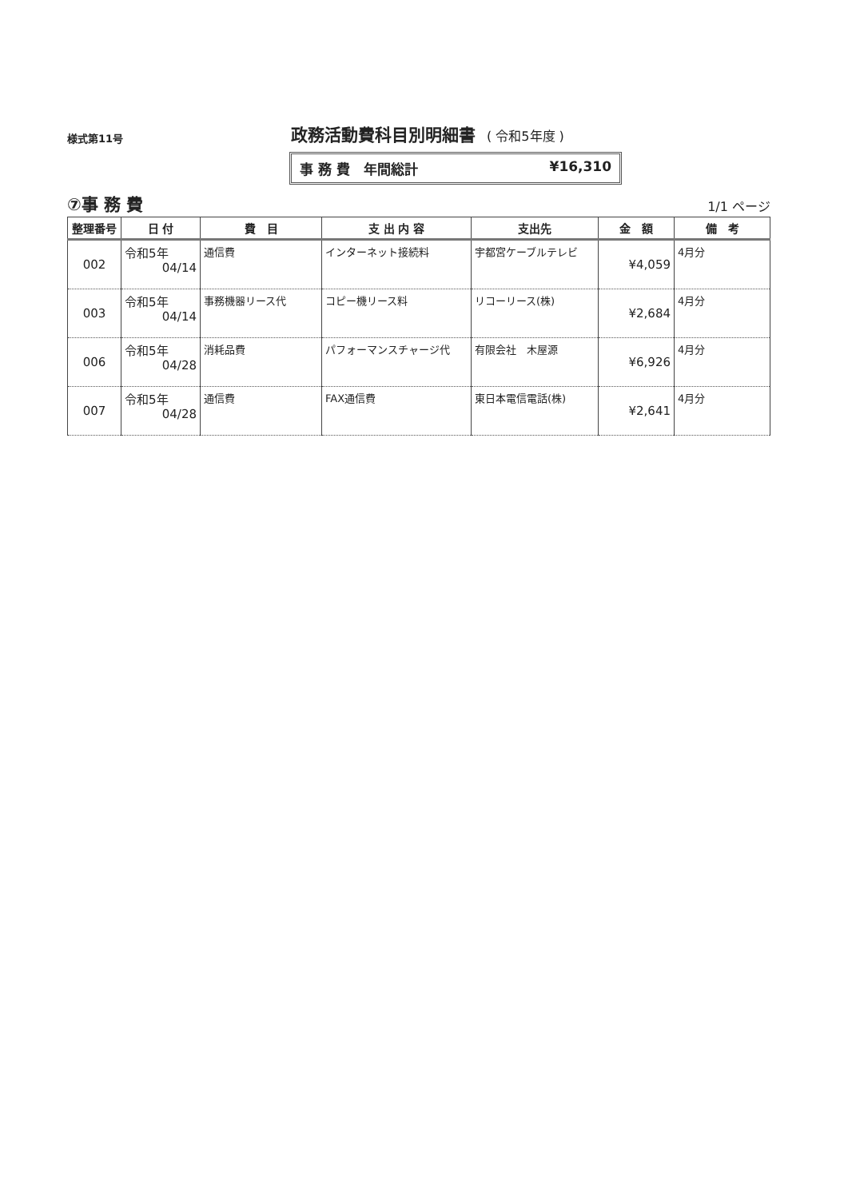様式第11号
政務活動費科目別明細書 ( 令和5年度 )
事 務 費　年間総計 ¥16,310
⑦事 務 費
1/1 ページ
| 整理番号 | 日 付 | 費 目 | 支 出 内 容 | 支出先 | 金 額 | 備 考 |
| --- | --- | --- | --- | --- | --- | --- |
| 002 | 令和5年 04/14 | 通信費 | インターネット接続料 | 宇都宮ケーブルテレビ | ¥4,059 | 4月分 |
| 003 | 令和5年 04/14 | 事務機器リース代 | コピー機リース料 | リコーリース(株) | ¥2,684 | 4月分 |
| 006 | 令和5年 04/28 | 消耗品費 | パフォーマンスチャージ代 | 有限会社 木屋源 | ¥6,926 | 4月分 |
| 007 | 令和5年 04/28 | 通信費 | FAX通信費 | 東日本電信電話(株) | ¥2,641 | 4月分 |